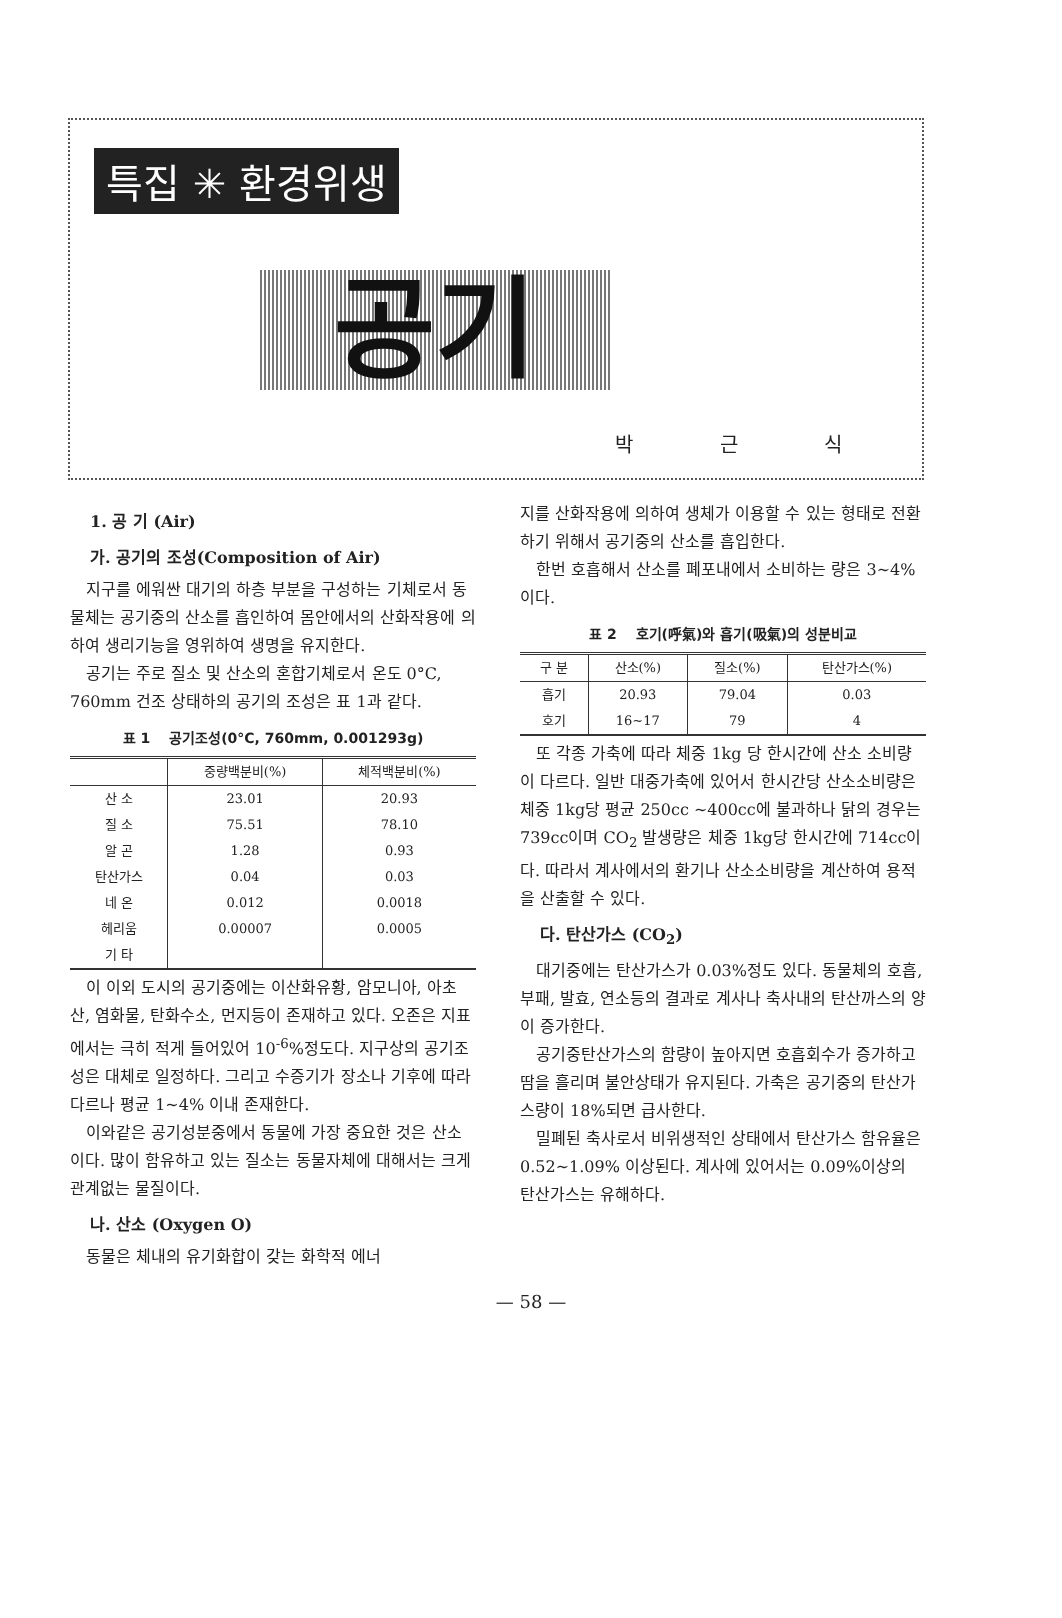특집 ✳ 환경위생
공기
박 근 식
1. 공 기 (Air)
가. 공기의 조성(Composition of Air)
지구를 에워싼 대기의 하층 부분을 구성하는 기체로서 동물체는 공기중의 산소를 흡인하여 몸안에서의 산화작용에 의하여 생리기능을 영위하여 생명을 유지한다.
공기는 주로 질소 및 산소의 혼합기체로서 온도 0°C, 760mm 건조 상태하의 공기의 조성은 표 1과 같다.
표 1 　공기조성(0°C, 760mm, 0.001293g)
| | 중량백분비(%) | 체적백분비(%) |
| --- | --- | --- |
| 산 소 | 23.01 | 20.93 |
| 질 소 | 75.51 | 78.10 |
| 알 곤 | 1.28 | 0.93 |
| 탄산가스 | 0.04 | 0.03 |
| 네 온 | 0.012 | 0.0018 |
| 헤리움 | 0.00007 | 0.0005 |
| 기 타 | | |
이 이외 도시의 공기중에는 이산화유황, 암모니아, 아초산, 염화물, 탄화수소, 먼지등이 존재하고 있다. 오존은 지표에서는 극히 적게 들어있어 10<sup>-6</sup>%정도다. 지구상의 공기조성은 대체로 일정하다. 그리고 수증기가 장소나 기후에 따라 다르나 평균 1~4% 이내 존재한다.
이와같은 공기성분중에서 동물에 가장 중요한 것은 산소이다. 많이 함유하고 있는 질소는 동물자체에 대해서는 크게 관계없는 물질이다.
나. 산소 (Oxygen O)
동물은 체내의 유기화합이 갖는 화학적 에너
지를 산화작용에 의하여 생체가 이용할 수 있는 형태로 전환하기 위해서 공기중의 산소를 흡입한다.
한번 호흡해서 산소를 폐포내에서 소비하는 량은 3~4%이다.
표 2 　호기(呼氣)와 흡기(吸氣)의 성분비교
| 구 분 | 산소(%) | 질소(%) | 탄산가스(%) |
| --- | --- | --- | --- |
| 흡기 | 20.93 | 79.04 | 0.03 |
| 호기 | 16~17 | 79 | 4 |
또 각종 가축에 따라 체중 1kg 당 한시간에 산소 소비량이 다르다. 일반 대중가축에 있어서 한시간당 산소소비량은 체중 1kg당 평균 250cc ~400cc에 불과하나 닭의 경우는 739cc이며 CO<sub>2</sub> 발생량은 체중 1kg당 한시간에 714cc이다. 따라서 계사에서의 환기나 산소소비량을 계산하여 용적을 산출할 수 있다.
다. 탄산가스 (CO<sub>2</sub>)
대기중에는 탄산가스가 0.03%정도 있다. 동물체의 호흡, 부패, 발효, 연소등의 결과로 계사나 축사내의 탄산까스의 양이 증가한다.
공기중탄산가스의 함량이 높아지면 호흡회수가 증가하고 땀을 흘리며 불안상태가 유지된다. 가축은 공기중의 탄산가스량이 18%되면 급사한다.
밀폐된 축사로서 비위생적인 상태에서 탄산가스 함유율은 0.52~1.09% 이상된다. 계사에 있어서는 0.09%이상의 탄산가스는 유해하다.
— 58 —